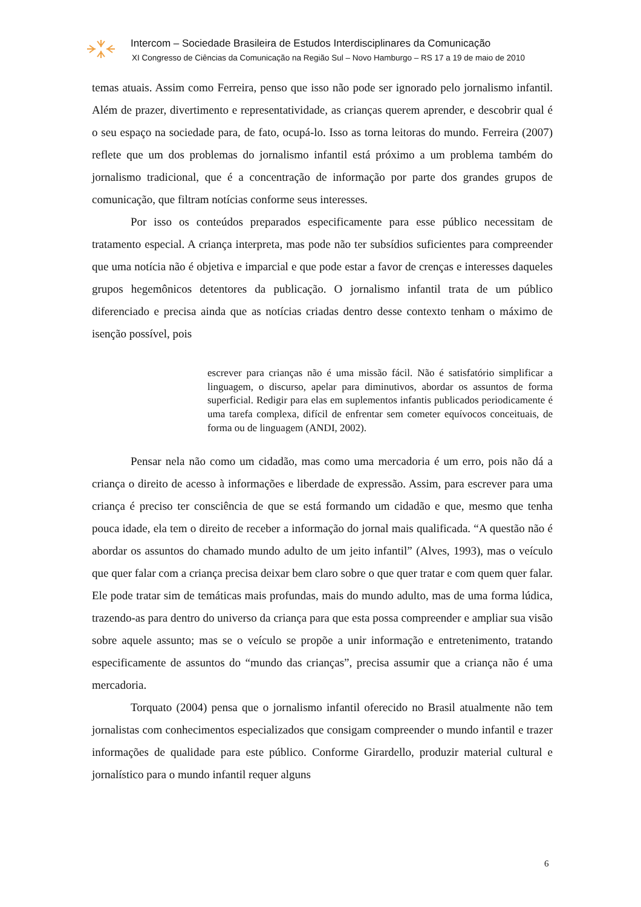Intercom – Sociedade Brasileira de Estudos Interdisciplinares da Comunicação
XI Congresso de Ciências da Comunicação na Região Sul – Novo Hamburgo – RS 17 a 19 de maio de 2010
temas atuais. Assim como Ferreira, penso que isso não pode ser ignorado pelo jornalismo infantil. Além de prazer, divertimento e representatividade, as crianças querem aprender, e descobrir qual é o seu espaço na sociedade para, de fato, ocupá-lo. Isso as torna leitoras do mundo. Ferreira (2007) reflete que um dos problemas do jornalismo infantil está próximo a um problema também do jornalismo tradicional, que é a concentração de informação por parte dos grandes grupos de comunicação, que filtram notícias conforme seus interesses.
Por isso os conteúdos preparados especificamente para esse público necessitam de tratamento especial. A criança interpreta, mas pode não ter subsídios suficientes para compreender que uma notícia não é objetiva e imparcial e que pode estar a favor de crenças e interesses daqueles grupos hegemônicos detentores da publicação. O jornalismo infantil trata de um público diferenciado e precisa ainda que as notícias criadas dentro desse contexto tenham o máximo de isenção possível, pois
escrever para crianças não é uma missão fácil. Não é satisfatório simplificar a linguagem, o discurso, apelar para diminutivos, abordar os assuntos de forma superficial. Redigir para elas em suplementos infantis publicados periodicamente é uma tarefa complexa, difícil de enfrentar sem cometer equívocos conceituais, de forma ou de linguagem (ANDI, 2002).
Pensar nela não como um cidadão, mas como uma mercadoria é um erro, pois não dá a criança o direito de acesso à informações e liberdade de expressão. Assim, para escrever para uma criança é preciso ter consciência de que se está formando um cidadão e que, mesmo que tenha pouca idade, ela tem o direito de receber a informação do jornal mais qualificada. “A questão não é abordar os assuntos do chamado mundo adulto de um jeito infantil” (Alves, 1993), mas o veículo que quer falar com a criança precisa deixar bem claro sobre o que quer tratar e com quem quer falar. Ele pode tratar sim de temáticas mais profundas, mais do mundo adulto, mas de uma forma lúdica, trazendo-as para dentro do universo da criança para que esta possa compreender e ampliar sua visão sobre aquele assunto; mas se o veículo se propõe a unir informação e entretenimento, tratando especificamente de assuntos do “mundo das crianças”, precisa assumir que a criança não é uma mercadoria.
Torquato (2004) pensa que o jornalismo infantil oferecido no Brasil atualmente não tem jornalistas com conhecimentos especializados que consigam compreender o mundo infantil e trazer informações de qualidade para este público. Conforme Girardello, produzir material cultural e jornalístico para o mundo infantil requer alguns
6